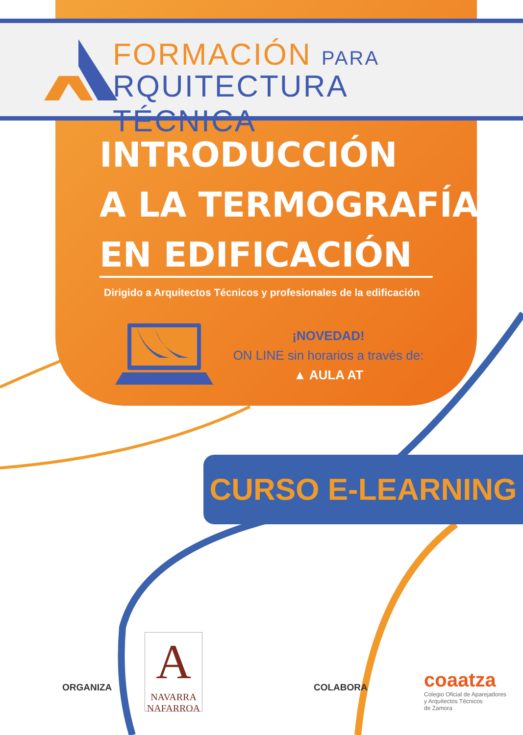FORMACIÓN PARA
RQUITECTURA TÉCNICA
INTRODUCCIÓN
A LA TERMOGRAFÍA
EN EDIFICACIÓN
Dirigido a Arquitectos Técnicos y profesionales de la edificación
¡NOVEDAD!
ON LINE sin horarios a través de:
▲ AULA AT
CURSO E-LEARNING
ORGANIZA
A
NAVARRA
NAFARROA
COLABORA
coaatza
Colegio Oficial de Aparejadores
y Arquitectos Técnicos
de Zamora